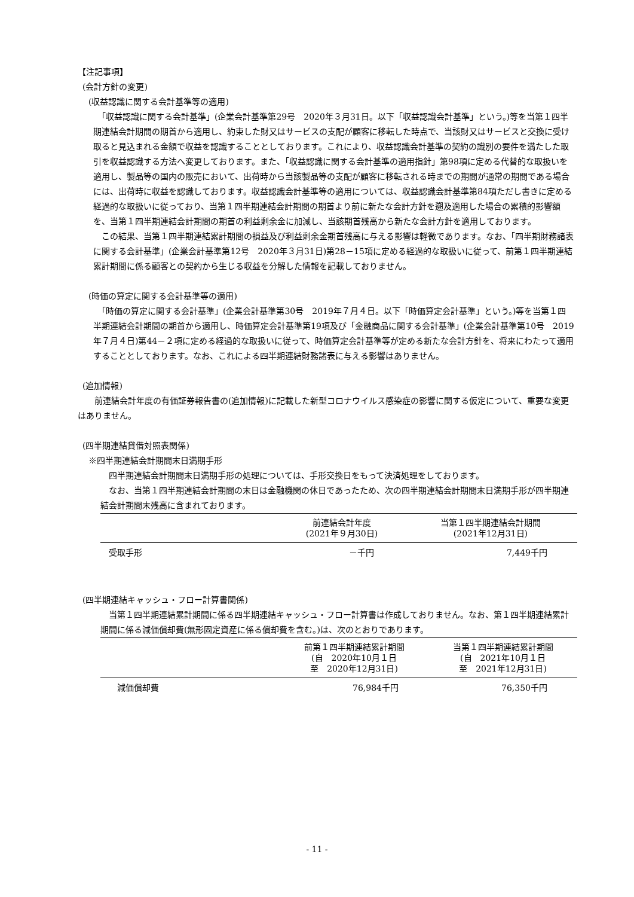【注記事項】
(会計方針の変更)
(収益認識に関する会計基準等の適用)
　「収益認識に関する会計基準」(企業会計基準第29号　2020年３月31日。以下「収益認識会計基準」という。)等を当第１四半期連結会計期間の期首から適用し、約束した財又はサービスの支配が顧客に移転した時点で、当該財又はサービスと交換に受け取ると見込まれる金額で収益を認識することとしております。これにより、収益認識会計基準の契約の識別の要件を満たした取引を収益認識する方法へ変更しております。また、「収益認識に関する会計基準の適用指針」第98項に定める代替的な取扱いを適用し、製品等の国内の販売において、出荷時から当該製品等の支配が顧客に移転される時までの期間が通常の期間である場合には、出荷時に収益を認識しております。収益認識会計基準等の適用については、収益認識会計基準第84項ただし書きに定める経過的な取扱いに従っており、当第１四半期連結会計期間の期首より前に新たな会計方針を遡及適用した場合の累積的影響額を、当第１四半期連結会計期間の期首の利益剰余金に加減し、当該期首残高から新たな会計方針を適用しております。
　この結果、当第１四半期連結累計期間の損益及び利益剰余金期首残高に与える影響は軽微であります。なお、「四半期財務諸表に関する会計基準」(企業会計基準第12号　2020年３月31日)第28－15項に定める経過的な取扱いに従って、前第１四半期連結累計期間に係る顧客との契約から生じる収益を分解した情報を記載しておりません。
(時価の算定に関する会計基準等の適用)
　「時価の算定に関する会計基準」(企業会計基準第30号　2019年７月４日。以下「時価算定会計基準」という。)等を当第１四半期連結会計期間の期首から適用し、時価算定会計基準第19項及び「金融商品に関する会計基準」(企業会計基準第10号　2019年７月４日)第44－２項に定める経過的な取扱いに従って、時価算定会計基準等が定める新たな会計方針を、将来にわたって適用することとしております。なお、これによる四半期連結財務諸表に与える影響はありません。
(追加情報)
　　前連結会計年度の有価証券報告書の(追加情報)に記載した新型コロナウイルス感染症の影響に関する仮定について、重要な変更はありません。
(四半期連結貸借対照表関係)
※四半期連結会計期間末日満期手形
　四半期連結会計期間末日満期手形の処理については、手形交換日をもって決済処理をしております。
　なお、当第１四半期連結会計期間の末日は金融機関の休日であったため、次の四半期連結会計期間末日満期手形が四半期連結会計期間末残高に含まれております。
| | 前連結会計年度 (2021年９月30日) | 当第１四半期連結会計期間 (2021年12月31日) |
| --- | --- | --- |
| 受取手形 | －千円 | 7,449千円 |
(四半期連結キャッシュ・フロー計算書関係)
　当第１四半期連結累計期間に係る四半期連結キャッシュ・フロー計算書は作成しておりません。なお、第１四半期連結累計期間に係る減価償却費(無形固定資産に係る償却費を含む。)は、次のとおりであります。
| | 前第１四半期連結累計期間 (自 2020年10月１日 至 2020年12月31日) | 当第１四半期連結累計期間 (自 2021年10月１日 至 2021年12月31日) |
| --- | --- | --- |
| 減価償却費 | 76,984千円 | 76,350千円 |
- 11 -